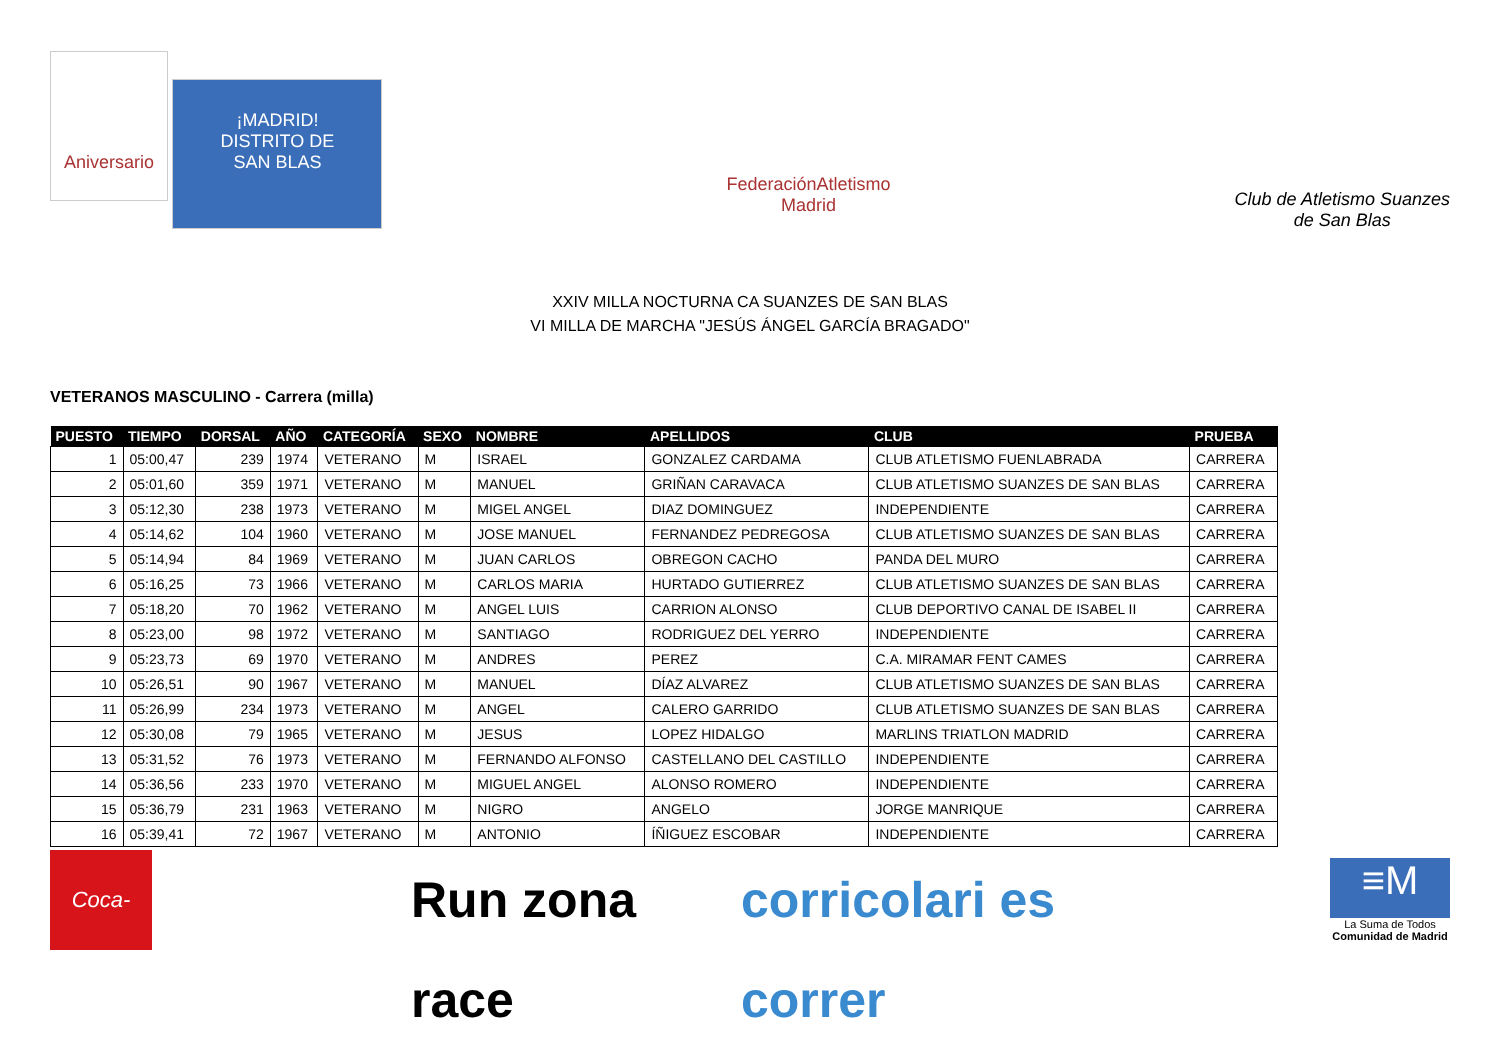Aniversario ¡MADRID!
DISTRITO DE
SAN BLAS
FederaciónAtletismo
Madrid
Club de Atletismo Suanzes
de San Blas
XXIV MILLA NOCTURNA CA SUANZES DE SAN BLAS
VI MILLA DE MARCHA "JESÚS ÁNGEL GARCÍA BRAGADO"
VETERANOS MASCULINO - Carrera (milla)
| PUESTO | TIEMPO | DORSAL | AÑO | CATEGORÍA | SEXO | NOMBRE | APELLIDOS | CLUB | PRUEBA |
| --- | --- | --- | --- | --- | --- | --- | --- | --- | --- |
| 1 | 05:00,47 | 239 | 1974 | VETERANO | M | ISRAEL | GONZALEZ CARDAMA | CLUB ATLETISMO FUENLABRADA | CARRERA |
| 2 | 05:01,60 | 359 | 1971 | VETERANO | M | MANUEL | GRIÑAN CARAVACA | CLUB ATLETISMO SUANZES DE SAN BLAS | CARRERA |
| 3 | 05:12,30 | 238 | 1973 | VETERANO | M | MIGEL ANGEL | DIAZ DOMINGUEZ | INDEPENDIENTE | CARRERA |
| 4 | 05:14,62 | 104 | 1960 | VETERANO | M | JOSE MANUEL | FERNANDEZ PEDREGOSA | CLUB ATLETISMO SUANZES DE SAN BLAS | CARRERA |
| 5 | 05:14,94 | 84 | 1969 | VETERANO | M | JUAN CARLOS | OBREGON CACHO | PANDA DEL MURO | CARRERA |
| 6 | 05:16,25 | 73 | 1966 | VETERANO | M | CARLOS MARIA | HURTADO GUTIERREZ | CLUB ATLETISMO SUANZES DE SAN BLAS | CARRERA |
| 7 | 05:18,20 | 70 | 1962 | VETERANO | M | ANGEL LUIS | CARRION ALONSO | CLUB DEPORTIVO CANAL DE ISABEL II | CARRERA |
| 8 | 05:23,00 | 98 | 1972 | VETERANO | M | SANTIAGO | RODRIGUEZ DEL YERRO | INDEPENDIENTE | CARRERA |
| 9 | 05:23,73 | 69 | 1970 | VETERANO | M | ANDRES | PEREZ | C.A. MIRAMAR FENT CAMES | CARRERA |
| 10 | 05:26,51 | 90 | 1967 | VETERANO | M | MANUEL | DÍAZ ALVAREZ | CLUB ATLETISMO SUANZES DE SAN BLAS | CARRERA |
| 11 | 05:26,99 | 234 | 1973 | VETERANO | M | ANGEL | CALERO GARRIDO | CLUB ATLETISMO SUANZES DE SAN BLAS | CARRERA |
| 12 | 05:30,08 | 79 | 1965 | VETERANO | M | JESUS | LOPEZ HIDALGO | MARLINS TRIATLON MADRID | CARRERA |
| 13 | 05:31,52 | 76 | 1973 | VETERANO | M | FERNANDO ALFONSO | CASTELLANO DEL CASTILLO | INDEPENDIENTE | CARRERA |
| 14 | 05:36,56 | 233 | 1970 | VETERANO | M | MIGUEL ANGEL | ALONSO ROMERO | INDEPENDIENTE | CARRERA |
| 15 | 05:36,79 | 231 | 1963 | VETERANO | M | NIGRO | ANGELO | JORGE MANRIQUE | CARRERA |
| 16 | 05:39,41 | 72 | 1967 | VETERANO | M | ANTONIO | ÍÑIGUEZ ESCOBAR | INDEPENDIENTE | CARRERA |
Coca-Cola
Run zona race corricolari es correr
≡M
La Suma de Todos
Comunidad de Madrid